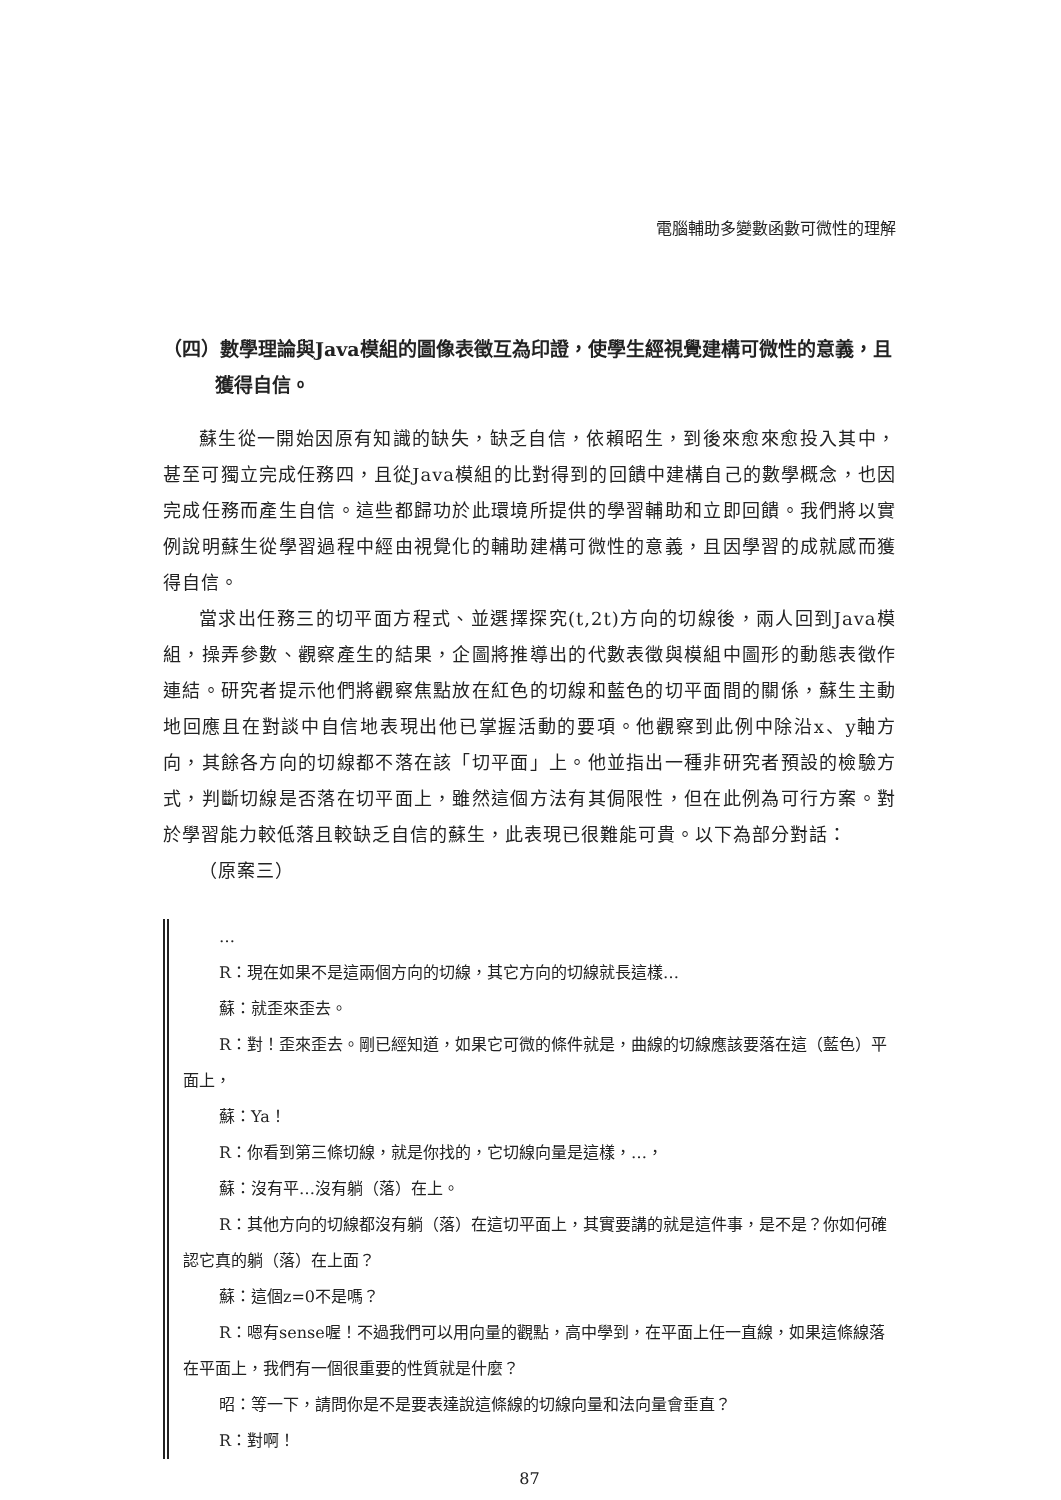電腦輔助多變數函數可微性的理解
（四）數學理論與Java模組的圖像表徵互為印證，使學生經視覺建構可微性的意義，且獲得自信。
蘇生從一開始因原有知識的缺失，缺乏自信，依賴昭生，到後來愈來愈投入其中，甚至可獨立完成任務四，且從Java模組的比對得到的回饋中建構自己的數學概念，也因完成任務而產生自信。這些都歸功於此環境所提供的學習輔助和立即回饋。我們將以實例說明蘇生從學習過程中經由視覺化的輔助建構可微性的意義，且因學習的成就感而獲得自信。
當求出任務三的切平面方程式、並選擇探究(t,2t)方向的切線後，兩人回到Java模組，操弄參數、觀察產生的結果，企圖將推導出的代數表徵與模組中圖形的動態表徵作連結。研究者提示他們將觀察焦點放在紅色的切線和藍色的切平面間的關係，蘇生主動地回應且在對談中自信地表現出他已掌握活動的要項。他觀察到此例中除沿x、y軸方向，其餘各方向的切線都不落在該「切平面」上。他並指出一種非研究者預設的檢驗方式，判斷切線是否落在切平面上，雖然這個方法有其侷限性，但在此例為可行方案。對於學習能力較低落且較缺乏自信的蘇生，此表現已很難能可貴。以下為部分對話：
（原案三）
…
R：現在如果不是這兩個方向的切線，其它方向的切線就長這樣…
蘇：就歪來歪去。
R：對！歪來歪去。剛已經知道，如果它可微的條件就是，曲線的切線應該要落在這（藍色）平面上，
蘇：Ya！
R：你看到第三條切線，就是你找的，它切線向量是這樣，…，
蘇：沒有平…沒有躺（落）在上。
R：其他方向的切線都沒有躺（落）在這切平面上，其實要講的就是這件事，是不是？你如何確認它真的躺（落）在上面？
蘇：這個z=0不是嗎？
R：嗯有sense喔！不過我們可以用向量的觀點，高中學到，在平面上任一直線，如果這條線落在平面上，我們有一個很重要的性質就是什麼？
昭：等一下，請問你是不是要表達說這條線的切線向量和法向量會垂直？
R：對啊！
87